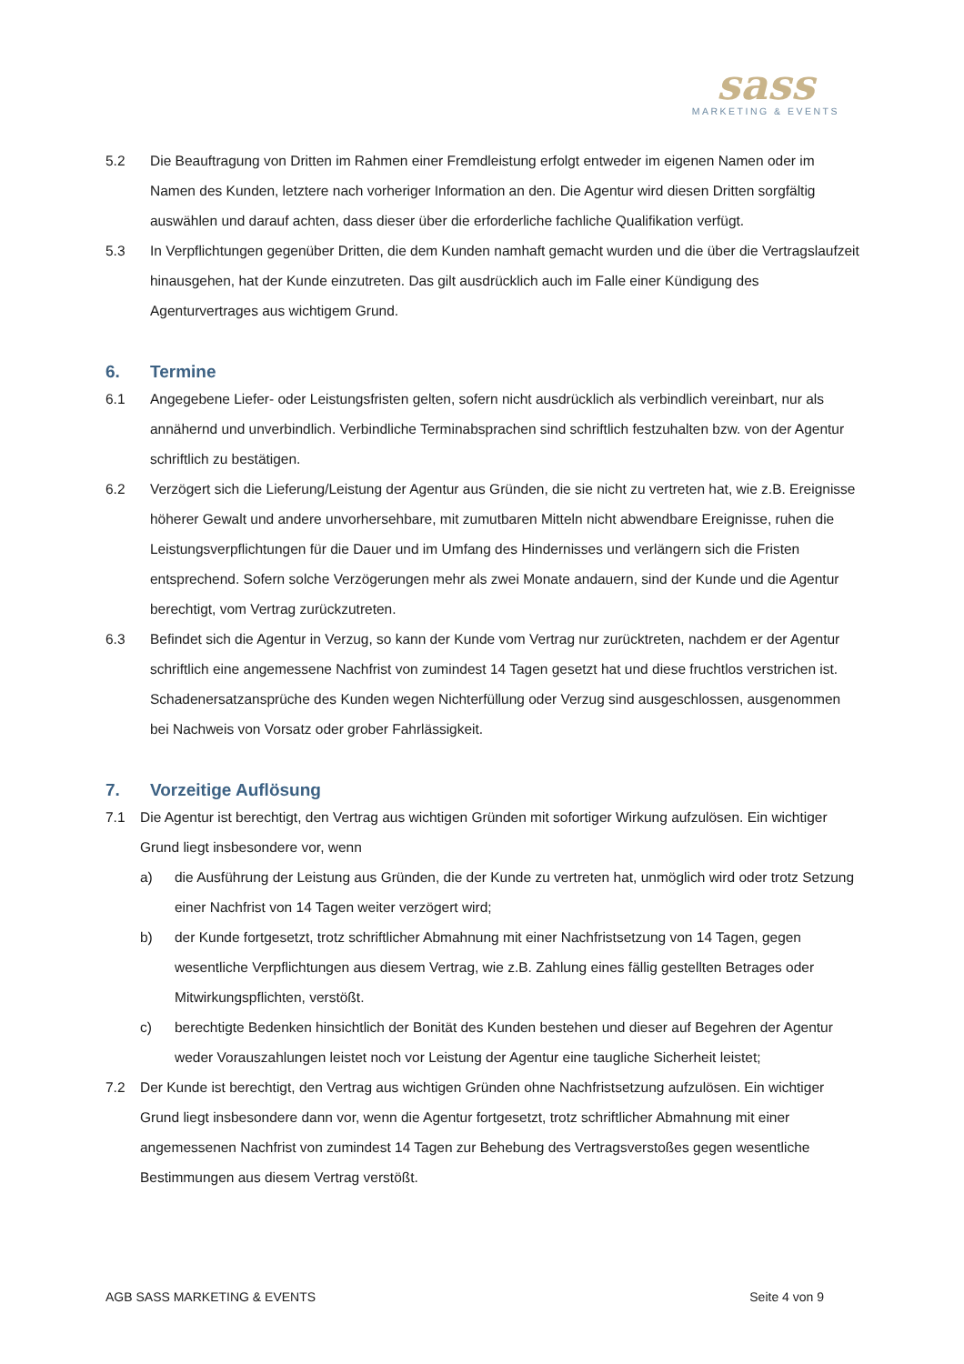sass
MARKETING & EVENTS
5.2 Die Beauftragung von Dritten im Rahmen einer Fremdleistung erfolgt entweder im eigenen Namen oder im Namen des Kunden, letztere nach vorheriger Information an den. Die Agentur wird diesen Dritten sorgfältig auswählen und darauf achten, dass dieser über die erforderliche fachliche Qualifikation verfügt.
5.3 In Verpflichtungen gegenüber Dritten, die dem Kunden namhaft gemacht wurden und die über die Vertragslaufzeit hinausgehen, hat der Kunde einzutreten. Das gilt ausdrücklich auch im Falle einer Kündigung des Agenturvertrages aus wichtigem Grund.
6. Termine
6.1 Angegebene Liefer- oder Leistungsfristen gelten, sofern nicht ausdrücklich als verbindlich vereinbart, nur als annähernd und unverbindlich. Verbindliche Terminabsprachen sind schriftlich festzuhalten bzw. von der Agentur schriftlich zu bestätigen.
6.2 Verzögert sich die Lieferung/Leistung der Agentur aus Gründen, die sie nicht zu vertreten hat, wie z.B. Ereignisse höherer Gewalt und andere unvorhersehbare, mit zumutbaren Mitteln nicht abwendbare Ereignisse, ruhen die Leistungsverpflichtungen für die Dauer und im Umfang des Hindernisses und verlängern sich die Fristen entsprechend. Sofern solche Verzögerungen mehr als zwei Monate andauern, sind der Kunde und die Agentur berechtigt, vom Vertrag zurückzutreten.
6.3 Befindet sich die Agentur in Verzug, so kann der Kunde vom Vertrag nur zurücktreten, nachdem er der Agentur schriftlich eine angemessene Nachfrist von zumindest 14 Tagen gesetzt hat und diese fruchtlos verstrichen ist. Schadenersatzansprüche des Kunden wegen Nichterfüllung oder Verzug sind ausgeschlossen, ausgenommen bei Nachweis von Vorsatz oder grober Fahrlässigkeit.
7. Vorzeitige Auflösung
7.1 Die Agentur ist berechtigt, den Vertrag aus wichtigen Gründen mit sofortiger Wirkung aufzulösen. Ein wichtiger Grund liegt insbesondere vor, wenn
a) die Ausführung der Leistung aus Gründen, die der Kunde zu vertreten hat, unmöglich wird oder trotz Setzung einer Nachfrist von 14 Tagen weiter verzögert wird;
b) der Kunde fortgesetzt, trotz schriftlicher Abmahnung mit einer Nachfristsetzung von 14 Tagen, gegen wesentliche Verpflichtungen aus diesem Vertrag, wie z.B. Zahlung eines fällig gestellten Betrages oder Mitwirkungspflichten, verstößt.
c) berechtigte Bedenken hinsichtlich der Bonität des Kunden bestehen und dieser auf Begehren der Agentur weder Vorauszahlungen leistet noch vor Leistung der Agentur eine taugliche Sicherheit leistet;
7.2 Der Kunde ist berechtigt, den Vertrag aus wichtigen Gründen ohne Nachfristsetzung aufzulösen. Ein wichtiger Grund liegt insbesondere dann vor, wenn die Agentur fortgesetzt, trotz schriftlicher Abmahnung mit einer angemessenen Nachfrist von zumindest 14 Tagen zur Behebung des Vertragsverstoßes gegen wesentliche Bestimmungen aus diesem Vertrag verstößt.
AGB SASS MARKETING & EVENTS Seite 4 von 9